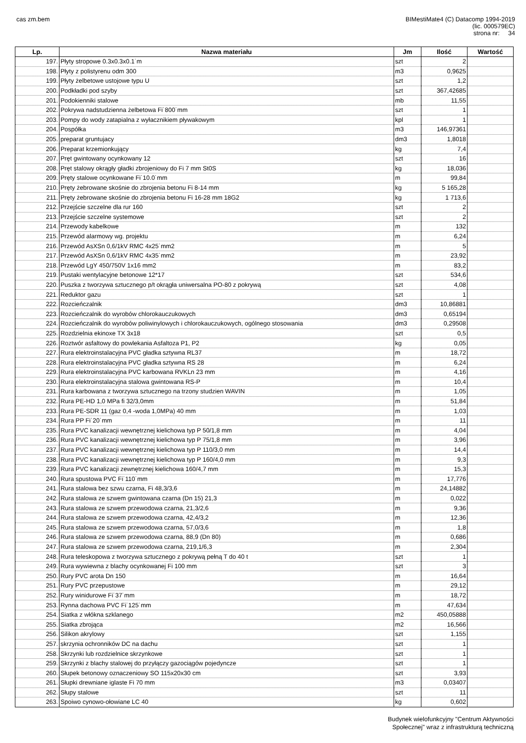cas zm.bem
BIMestiMate4 (C) Datacomp 1994-2019
(lic. 000579EC)
strona nr: 34
| Lp. | Nazwa materiału | Jm | Ilość | Wartość |
| --- | --- | --- | --- | --- |
| 197. | Płyty stropowe 0.3x0.3x0.1˙m | szt | 2 | |
| 198. | Płyty z polistyrenu odm 300 | m3 | 0,9625 | |
| 199. | Płyty żelbetowe ustojowe typu U | szt | 1,2 | |
| 200. | Podkładki pod szyby | szt | 367,42685 | |
| 201. | Podokienniki stalowe | mb | 11,55 | |
| 202. | Pokrywa nadstudzienna żelbetowa Fi˙800˙mm | szt | 1 | |
| 203. | Pompy do wody zatapialna z wyłacznikiem pływakowym | kpl | 1 | |
| 204. | Pospółka | m3 | 146,97361 | |
| 205. | preparat gruntujacy | dm3 | 1,8018 | |
| 206. | Preparat krzemionkujący | kg | 7,4 | |
| 207. | Pręt gwintowany ocynkowany 12 | szt | 16 | |
| 208. | Pręt stalowy okrągły gładki zbrojeniowy do Fi 7 mm St0S | kg | 18,036 | |
| 209. | Pręty stalowe ocynkowane Fi˙10.0˙mm | m | 99,84 | |
| 210. | Pręty żebrowane skośnie do zbrojenia betonu Fi 8-14 mm | kg | 5 165,28 | |
| 211. | Pręty żebrowane skośnie do zbrojenia betonu Fi 16-28 mm 18G2 | kg | 1 713,6 | |
| 212. | Przejście szczelne dla rur 160 | szt | 2 | |
| 213. | Przejście szczelne systemowe | szt | 2 | |
| 214. | Przewody kabelkowe | m | 132 | |
| 215. | Przewód alarmowy wg. projektu | m | 6,24 | |
| 216. | Przewód AsXSn 0,6/1kV RMC 4x25˙mm2 | m | 5 | |
| 217. | Przewód AsXSn 0,6/1kV RMC 4x35˙mm2 | m | 23,92 | |
| 218. | Przewód LgY 450/750V 1x16 mm2 | m | 83,2 | |
| 219. | Pustaki wentylacyjne betonowe 12*17 | szt | 534,6 | |
| 220. | Puszka z tworzywa sztucznego p/t okrągła uniwersalna PO-80 z pokrywą | szt | 4,08 | |
| 221. | Reduktor gazu | szt | 1 | |
| 222. | Rozcieńczalnik | dm3 | 10,86881 | |
| 223. | Rozcieńczalnik do wyrobów chlorokauczukowych | dm3 | 0,65194 | |
| 224. | Rozcieńczalnik do wyrobów poliwinylowych i chlorokauczukowych, ogólnego stosowania | dm3 | 0,29508 | |
| 225. | Rozdzielnia ekinoxe TX 3x18 | szt | 0,5 | |
| 226. | Roztwór asfaltowy do powlekania Asfaltoza P1, P2 | kg | 0,05 | |
| 227. | Rura elektroinstalacyjna PVC gładka sztywna RL37 | m | 18,72 | |
| 228. | Rura elektroinstalacyjna PVC gładka sztywna RS 28 | m | 6,24 | |
| 229. | Rura elektroinstalacyjna PVC karbowana RVKLn 23 mm | m | 4,16 | |
| 230. | Rura elektroinstalacyjna stalowa gwintowana RS-P | m | 10,4 | |
| 231. | Rura karbowana z tworzywa sztucznego na trzony studzien WAVIN | m | 1,05 | |
| 232. | Rura PE-HD 1,0 MPa fi 32/3,0mm | m | 51,84 | |
| 233. | Rura PE-SDR 11 (gaz 0,4 -woda 1,0MPa) 40 mm | m | 1,03 | |
| 234. | Rura PP Fi˙20˙mm | m | 11 | |
| 235. | Rura PVC kanalizacji wewnętrznej kielichowa typ P 50/1,8 mm | m | 4,04 | |
| 236. | Rura PVC kanalizacji wewnętrznej kielichowa typ P 75/1,8 mm | m | 3,96 | |
| 237. | Rura PVC kanalizacji wewnętrznej kielichowa typ P 110/3,0 mm | m | 14,4 | |
| 238. | Rura PVC kanalizacji wewnętrznej kielichowa typ P 160/4,0 mm | m | 9,3 | |
| 239. | Rura PVC kanalizacji zewnętrznej kielichowa 160/4,7 mm | m | 15,3 | |
| 240. | Rura spustowa PVC Fi˙110˙mm | m | 17,776 | |
| 241. | Rura stalowa bez szwu czarna, Fi 48,3/3,6 | m | 24,14882 | |
| 242. | Rura stalowa ze szwem gwintowana czarna (Dn 15) 21,3 | m | 0,022 | |
| 243. | Rura stalowa ze szwem przewodowa czarna, 21,3/2,6 | m | 9,36 | |
| 244. | Rura stalowa ze szwem przewodowa czarna, 42,4/3,2 | m | 12,36 | |
| 245. | Rura stalowa ze szwem przewodowa czarna, 57,0/3,6 | m | 1,8 | |
| 246. | Rura stalowa ze szwem przewodowa czarna, 88,9 (Dn 80) | m | 0,686 | |
| 247. | Rura stalowa ze szwem przewodowa czarna, 219,1/6,3 | m | 2,304 | |
| 248. | Rura teleskopowa z tworzywa sztucznego z pokrywą pełną T do 40 t | szt | 1 | |
| 249. | Rura wywiewna z blachy ocynkowanej Fi 100 mm | szt | 3 | |
| 250. | Rury PVC arota Dn 150 | m | 16,64 | |
| 251. | Rury PVC przepustowe | m | 29,12 | |
| 252. | Rury winidurowe Fi˙37˙mm | m | 18,72 | |
| 253. | Rynna dachowa PVC Fi˙125˙mm | m | 47,634 | |
| 254. | Siatka z włókna szklanego | m2 | 450,05888 | |
| 255. | Siatka zbrojąca | m2 | 16,566 | |
| 256. | Silikon akrylowy | szt | 1,155 | |
| 257. | skrzynia ochronników DC na dachu | szt | 1 | |
| 258. | Skrzynki lub rozdzielnice skrzynkowe | szt | 1 | |
| 259. | Skrzynki z blachy stalowej do przyłączy gazociągów pojedyncze | szt | 1 | |
| 260. | Słupek betonowy oznaczeniowy SO 115x20x30 cm | szt | 3,93 | |
| 261. | Słupki drewniane iglaste Fi 70 mm | m3 | 0,03407 | |
| 262. | Słupy stalowe | szt | 11 | |
| 263. | Spoiwo cynowo-ołowiane LC 40 | kg | 0,602 | |
Budynek wielofunkcyjny "Centrum Aktywności
Społecznej" wraz z infrastrukturą techniczną